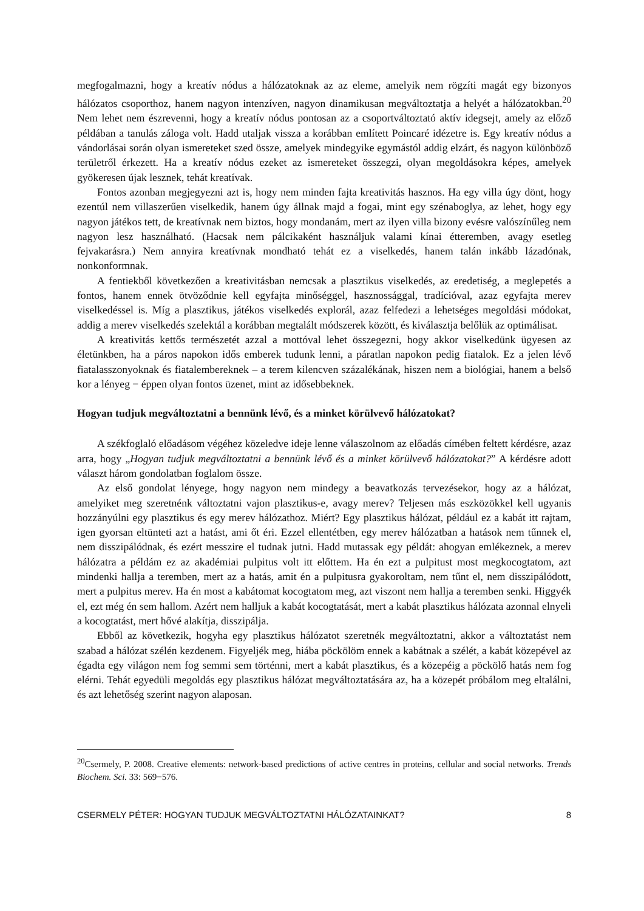megfogalmazni, hogy a kreatív nódus a hálózatoknak az az eleme, amelyik nem rögzíti magát egy bizonyos hálózatos csoporthoz, hanem nagyon intenzíven, nagyon dinamikusan megváltoztatja a helyét a hálózatokban.<sup>20</sup> Nem lehet nem észrevenni, hogy a kreatív nódus pontosan az a csoportváltoztató aktív idegsejt, amely az előző példában a tanulás záloga volt. Hadd utaljak vissza a korábban említett Poincaré idézetre is. Egy kreatív nódus a vándorlásai során olyan ismereteket szed össze, amelyek mindegyike egymástól addig elzárt, és nagyon különböző területről érkezett. Ha a kreatív nódus ezeket az ismereteket összegzi, olyan megoldásokra képes, amelyek gyökeresen újak lesznek, tehát kreatívak.
Fontos azonban megjegyezni azt is, hogy nem minden fajta kreativitás hasznos. Ha egy villa úgy dönt, hogy ezentúl nem villaszerűen viselkedik, hanem úgy állnak majd a fogai, mint egy szénaboglya, az lehet, hogy egy nagyon játékos tett, de kreatívnak nem biztos, hogy mondanám, mert az ilyen villa bizony evésre valószínűleg nem nagyon lesz használható. (Hacsak nem pálcikaként használjuk valami kínai étteremben, avagy esetleg fejvakarásra.) Nem annyira kreatívnak mondható tehát ez a viselkedés, hanem talán inkább lázadónak, nonkonformnak.
A fentiekből következően a kreativitásban nemcsak a plasztikus viselkedés, az eredetiség, a meglepetés a fontos, hanem ennek ötvöződnie kell egyfajta minőséggel, hasznossággal, tradícióval, azaz egyfajta merev viselkedéssel is. Míg a plasztikus, játékos viselkedés explorál, azaz felfedezi a lehetséges megoldási módokat, addig a merev viselkedés szelektál a korábban megtalált módszerek között, és kiválasztja belőlük az optimálisat.
A kreativitás kettős természetét azzal a mottóval lehet összegezni, hogy akkor viselkedünk ügyesen az életünkben, ha a páros napokon idős emberek tudunk lenni, a páratlan napokon pedig fiatalok. Ez a jelen lévő fiatalasszonyoknak és fiatalembereknek – a terem kilencven százalékának, hiszen nem a biológiai, hanem a belső kor a lényeg − éppen olyan fontos üzenet, mint az idősebbeknek.
Hogyan tudjuk megváltoztatni a bennünk lévő, és a minket körülvevő hálózatokat?
A székfoglaló előadásom végéhez közeledve ideje lenne válaszolnom az előadás címében feltett kérdésre, azaz arra, hogy „Hogyan tudjuk megváltoztatni a bennünk lévő és a minket körülvevő hálózatokat?” A kérdésre adott választ három gondolatban foglalom össze.
Az első gondolat lényege, hogy nagyon nem mindegy a beavatkozás tervezésekor, hogy az a hálózat, amelyiket meg szeretnénk változtatni vajon plasztikus-e, avagy merev? Teljesen más eszközökkel kell ugyanis hozzányúlni egy plasztikus és egy merev hálózathoz. Miért? Egy plasztikus hálózat, például ez a kabát itt rajtam, igen gyorsan eltünteti azt a hatást, ami őt éri. Ezzel ellentétben, egy merev hálózatban a hatások nem tűnnek el, nem disszipálódnak, és ezért messzire el tudnak jutni. Hadd mutassak egy példát: ahogyan emlékeznek, a merev hálózatra a példám ez az akadémiai pulpitus volt itt előttem. Ha én ezt a pulpitust most megkocogtatom, azt mindenki hallja a teremben, mert az a hatás, amit én a pulpitusra gyakoroltam, nem tűnt el, nem disszipálódott, mert a pulpitus merev. Ha én most a kabátomat kocogtatom meg, azt viszont nem hallja a teremben senki. Higgyék el, ezt még én sem hallom. Azért nem halljuk a kabát kocogtatását, mert a kabát plasztikus hálózata azonnal elnyeli a kocogtatást, mert hővé alakítja, disszipálja.
Ebből az következik, hogyha egy plasztikus hálózatot szeretnék megváltoztatni, akkor a változtatást nem szabad a hálózat szélén kezdenem. Figyeljék meg, hiába pöckölöm ennek a kabátnak a szélét, a kabát közepével az égadta egy világon nem fog semmi sem történni, mert a kabát plasztikus, és a közepéig a pöckölő hatás nem fog elérni. Tehát egyedüli megoldás egy plasztikus hálózat megváltoztatására az, ha a közepét próbálom meg eltalálni, és azt lehetőség szerint nagyon alaposan.
<sup>20</sup> Csermely, P. 2008. Creative elements: network-based predictions of active centres in proteins, cellular and social networks. Trends Biochem. Sci. 33: 569−576.
CSERMELY PÉTER: HOGYAN TUDJUK MEGVÁLTOZTATNI HÁLÓZATAINKAT? 8